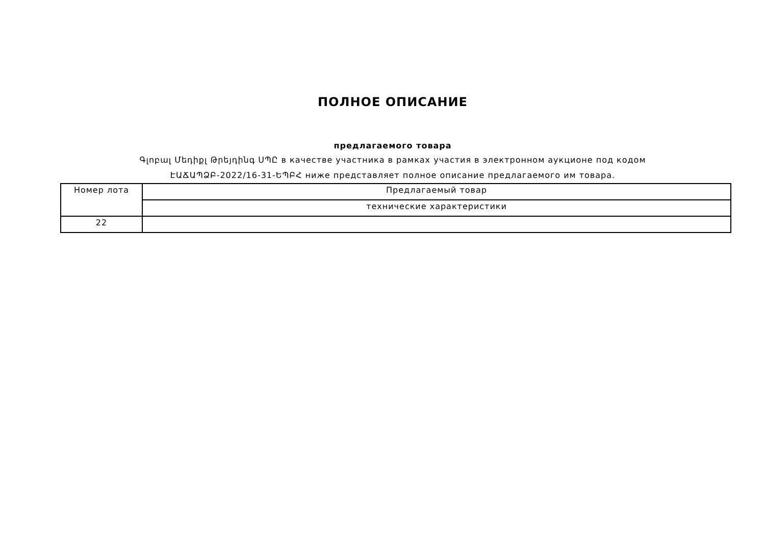ПОЛНОЕ ОПИСАНИЕ
предлагаемого товара
Գլոբալ Մեդիքլ Թրեյդինգ ՍՊԸ в качестве участника в рамках участия в электронном аукционе под кодом
ԷԱՃԱՊՁԲ-2022/16-31-ԵՊԲՀ ниже представляет полное описание предлагаемого им товара.
| Номер лота | Предлагаемый товар |
| --- | --- |
| | технические характеристики |
| 22 | |